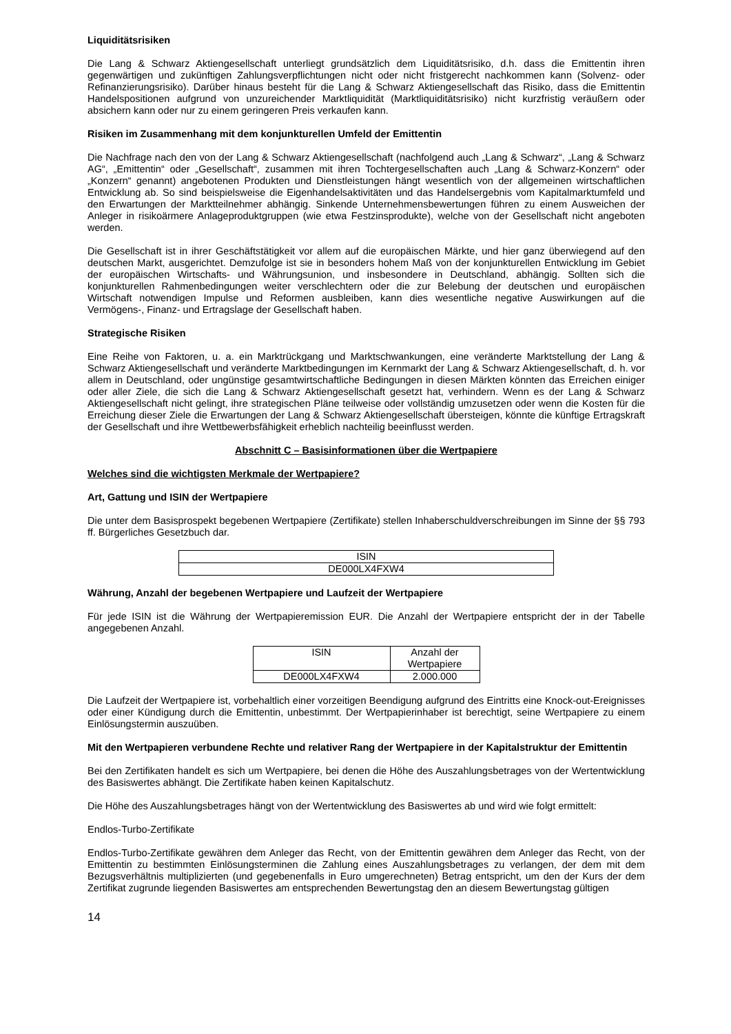Liquiditätsrisiken
Die Lang & Schwarz Aktiengesellschaft unterliegt grundsätzlich dem Liquiditätsrisiko, d.h. dass die Emittentin ihren gegenwärtigen und zukünftigen Zahlungsverpflichtungen nicht oder nicht fristgerecht nachkommen kann (Solvenz- oder Refinanzierungsrisiko). Darüber hinaus besteht für die Lang & Schwarz Aktiengesellschaft das Risiko, dass die Emittentin Handelspositionen aufgrund von unzureichender Marktliquidität (Marktliquiditätsrisiko) nicht kurzfristig veräußern oder absichern kann oder nur zu einem geringeren Preis verkaufen kann.
Risiken im Zusammenhang mit dem konjunkturellen Umfeld der Emittentin
Die Nachfrage nach den von der Lang & Schwarz Aktiengesellschaft (nachfolgend auch „Lang & Schwarz“, „Lang & Schwarz AG“, „Emittentin“ oder „Gesellschaft“, zusammen mit ihren Tochtergesellschaften auch „Lang & Schwarz-Konzern“ oder „Konzern“ genannt) angebotenen Produkten und Dienstleistungen hängt wesentlich von der allgemeinen wirtschaftlichen Entwicklung ab. So sind beispielsweise die Eigenhandelsaktivitäten und das Handelsergebnis vom Kapitalmarktumfeld und den Erwartungen der Marktteilnehmer abhängig. Sinkende Unternehmensbewertungen führen zu einem Ausweichen der Anleger in risikoärmere Anlageproduktgruppen (wie etwa Festzinsprodukte), welche von der Gesellschaft nicht angeboten werden.
Die Gesellschaft ist in ihrer Geschäftstätigkeit vor allem auf die europäischen Märkte, und hier ganz überwiegend auf den deutschen Markt, ausgerichtet. Demzufolge ist sie in besonders hohem Maß von der konjunkturellen Entwicklung im Gebiet der europäischen Wirtschafts- und Währungsunion, und insbesondere in Deutschland, abhängig. Sollten sich die konjunkturellen Rahmenbedingungen weiter verschlechtern oder die zur Belebung der deutschen und europäischen Wirtschaft notwendigen Impulse und Reformen ausbleiben, kann dies wesentliche negative Auswirkungen auf die Vermögens-, Finanz- und Ertragslage der Gesellschaft haben.
Strategische Risiken
Eine Reihe von Faktoren, u. a. ein Marktrückgang und Marktschwankungen, eine veränderte Marktstellung der Lang & Schwarz Aktiengesellschaft und veränderte Marktbedingungen im Kernmarkt der Lang & Schwarz Aktiengesellschaft, d. h. vor allem in Deutschland, oder ungünstige gesamtwirtschaftliche Bedingungen in diesen Märkten könnten das Erreichen einiger oder aller Ziele, die sich die Lang & Schwarz Aktiengesellschaft gesetzt hat, verhindern. Wenn es der Lang & Schwarz Aktiengesellschaft nicht gelingt, ihre strategischen Pläne teilweise oder vollständig umzusetzen oder wenn die Kosten für die Erreichung dieser Ziele die Erwartungen der Lang & Schwarz Aktiengesellschaft übersteigen, könnte die künftige Ertragskraft der Gesellschaft und ihre Wettbewerbsfähigkeit erheblich nachteilig beeinflusst werden.
Abschnitt C – Basisinformationen über die Wertpapiere
Welches sind die wichtigsten Merkmale der Wertpapiere?
Art, Gattung und ISIN der Wertpapiere
Die unter dem Basisprospekt begebenen Wertpapiere (Zertifikate) stellen Inhaberschuldverschreibungen im Sinne der §§ 793 ff. Bürgerliches Gesetzbuch dar.
| ISIN |
| DE000LX4FXW4 |
Währung, Anzahl der begebenen Wertpapiere und Laufzeit der Wertpapiere
Für jede ISIN ist die Währung der Wertpapieremission EUR. Die Anzahl der Wertpapiere entspricht der in der Tabelle angegebenen Anzahl.
| ISIN | Anzahl der Wertpapiere |
| DE000LX4FXW4 | 2.000.000 |
Die Laufzeit der Wertpapiere ist, vorbehaltlich einer vorzeitigen Beendigung aufgrund des Eintritts eine Knock-out-Ereignisses oder einer Kündigung durch die Emittentin, unbestimmt. Der Wertpapierinhaber ist berechtigt, seine Wertpapiere zu einem Einlösungstermin auszuüben.
Mit den Wertpapieren verbundene Rechte und relativer Rang der Wertpapiere in der Kapitalstruktur der Emittentin
Bei den Zertifikaten handelt es sich um Wertpapiere, bei denen die Höhe des Auszahlungsbetrages von der Wertentwicklung des Basiswertes abhängt. Die Zertifikate haben keinen Kapitalschutz.
Die Höhe des Auszahlungsbetrages hängt von der Wertentwicklung des Basiswertes ab und wird wie folgt ermittelt:
Endlos-Turbo-Zertifikate
Endlos-Turbo-Zertifikate gewähren dem Anleger das Recht, von der Emittentin gewähren dem Anleger das Recht, von der Emittentin zu bestimmten Einlösungsterminen die Zahlung eines Auszahlungsbetrages zu verlangen, der dem mit dem Bezugsverhältnis multiplizierten (und gegebenenfalls in Euro umgerechneten) Betrag entspricht, um den der Kurs der dem Zertifikat zugrunde liegenden Basiswertes am entsprechenden Bewertungstag den an diesem Bewertungstag gültigen
14